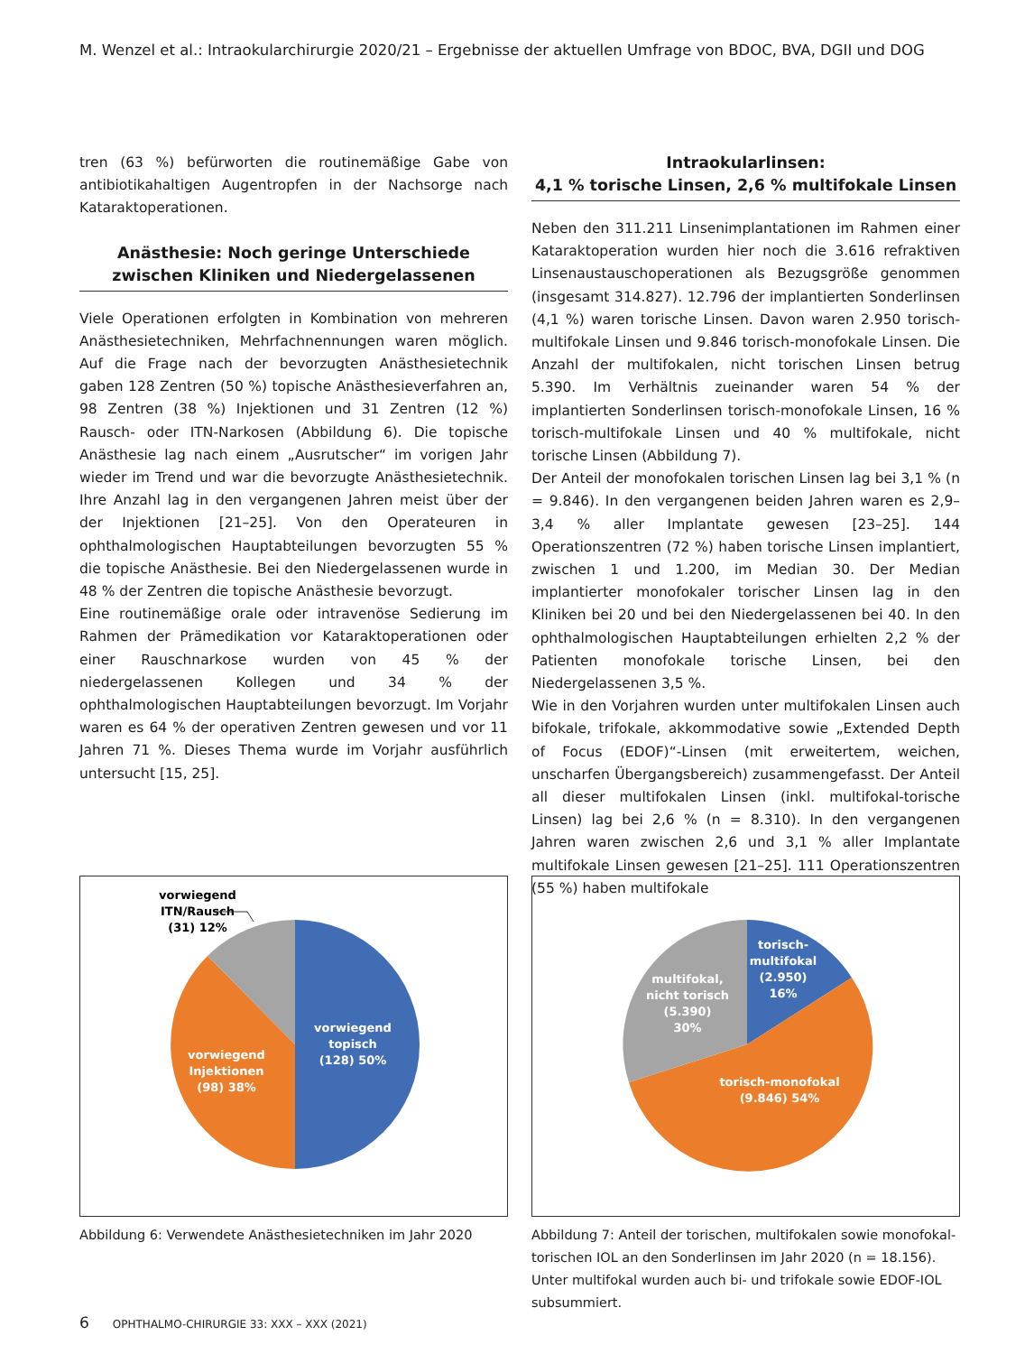M. Wenzel et al.: Intraokularchirurgie 2020/21 – Ergebnisse der aktuellen Umfrage von BDOC, BVA, DGII und DOG
tren (63 %) befürworten die routinemäßige Gabe von antibiotikahaltigen Augentropfen in der Nachsorge nach Kataraktoperationen.
Anästhesie: Noch geringe Unterschiede zwischen Kliniken und Niedergelassenen
Viele Operationen erfolgten in Kombination von mehreren Anästhesietechniken, Mehrfachnennungen waren möglich. Auf die Frage nach der bevorzugten Anästhesietechnik gaben 128 Zentren (50 %) topische Anästhesieverfahren an, 98 Zentren (38 %) Injektionen und 31 Zentren (12 %) Rausch- oder ITN-Narkosen (Abbildung 6). Die topische Anästhesie lag nach einem „Ausrutscher“ im vorigen Jahr wieder im Trend und war die bevorzugte Anästhesietechnik. Ihre Anzahl lag in den vergangenen Jahren meist über der der Injektionen [21–25]. Von den Operateuren in ophthalmologischen Hauptabteilungen bevorzugten 55 % die topische Anästhesie. Bei den Niedergelassenen wurde in 48 % der Zentren die topische Anästhesie bevorzugt.
Eine routinemäßige orale oder intravenöse Sedierung im Rahmen der Prämedikation vor Kataraktoperationen oder einer Rauschnarkose wurden von 45 % der niedergelassenen Kollegen und 34 % der ophthalmologischen Hauptabteilungen bevorzugt. Im Vorjahr waren es 64 % der operativen Zentren gewesen und vor 11 Jahren 71 %. Dieses Thema wurde im Vorjahr ausführlich untersucht [15, 25].
Intraokularlinsen:
4,1 % torische Linsen, 2,6 % multifokale Linsen
Neben den 311.211 Linsenimplantationen im Rahmen einer Kataraktoperation wurden hier noch die 3.616 refraktiven Linsenaustauschoperationen als Bezugsgröße genommen (insgesamt 314.827). 12.796 der implantierten Sonderlinsen (4,1 %) waren torische Linsen. Davon waren 2.950 torisch-multifokale Linsen und 9.846 torisch-monofokale Linsen. Die Anzahl der multifokalen, nicht torischen Linsen betrug 5.390. Im Verhältnis zueinander waren 54 % der implantierten Sonderlinsen torisch-monofokale Linsen, 16 % torisch-multifokale Linsen und 40 % multifokale, nicht torische Linsen (Abbildung 7).
Der Anteil der monofokalen torischen Linsen lag bei 3,1 % (n = 9.846). In den vergangenen beiden Jahren waren es 2,9–3,4 % aller Implantate gewesen [23–25]. 144 Operationszentren (72 %) haben torische Linsen implantiert, zwischen 1 und 1.200, im Median 30. Der Median implantierter monofokaler torischer Linsen lag in den Kliniken bei 20 und bei den Niedergelassenen bei 40. In den ophthalmologischen Hauptabteilungen erhielten 2,2 % der Patienten monofokale torische Linsen, bei den Niedergelassenen 3,5 %.
Wie in den Vorjahren wurden unter multifokalen Linsen auch bifokale, trifokale, akkommodative sowie „Extended Depth of Focus (EDOF)“-Linsen (mit erweitertem, weichen, unscharfen Übergangsbereich) zusammengefasst. Der Anteil all dieser multifokalen Linsen (inkl. multifokal-torische Linsen) lag bei 2,6 % (n = 8.310). In den vergangenen Jahren waren zwischen 2,6 und 3,1 % aller Implantate multifokale Linsen gewesen [21–25]. 111 Operationszentren (55 %) haben multifokale
vorwiegend
ITN/Rausch
(31) 12%
vorwiegend
topisch
(128) 50%
vorwiegend
Injektionen
(98) 38%
Abbildung 6: Verwendete Anästhesietechniken im Jahr 2020
torisch-
multifokal
(2.950)
16%
multifokal,
nicht torisch
(5.390)
30%
torisch-monofokal
(9.846) 54%
Abbildung 7: Anteil der torischen, multifokalen sowie monofokal-torischen IOL an den Sonderlinsen im Jahr 2020 (n = 18.156). Unter multifokal wurden auch bi- und trifokale sowie EDOF-IOL subsummiert.
6 OPHTHALMO-CHIRURGIE 33: XXX – XXX (2021)